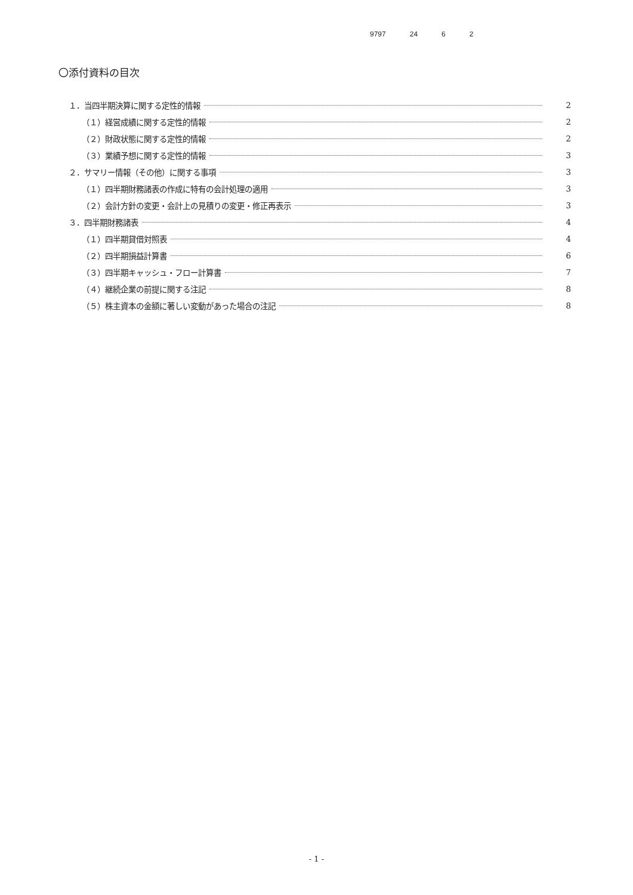9797 24 6 2
〇添付資料の目次
１．当四半期決算に関する定性的情報 2
（１）経営成績に関する定性的情報 2
（２）財政状態に関する定性的情報 2
（３）業績予想に関する定性的情報 3
２．サマリー情報（その他）に関する事項 3
（１）四半期財務諸表の作成に特有の会計処理の適用 3
（２）会計方針の変更・会計上の見積りの変更・修正再表示 3
３．四半期財務諸表 4
（１）四半期貸借対照表 4
（２）四半期損益計算書 6
（３）四半期キャッシュ・フロー計算書 7
（４）継続企業の前提に関する注記 8
（５）株主資本の金額に著しい変動があった場合の注記 8
- 1 -